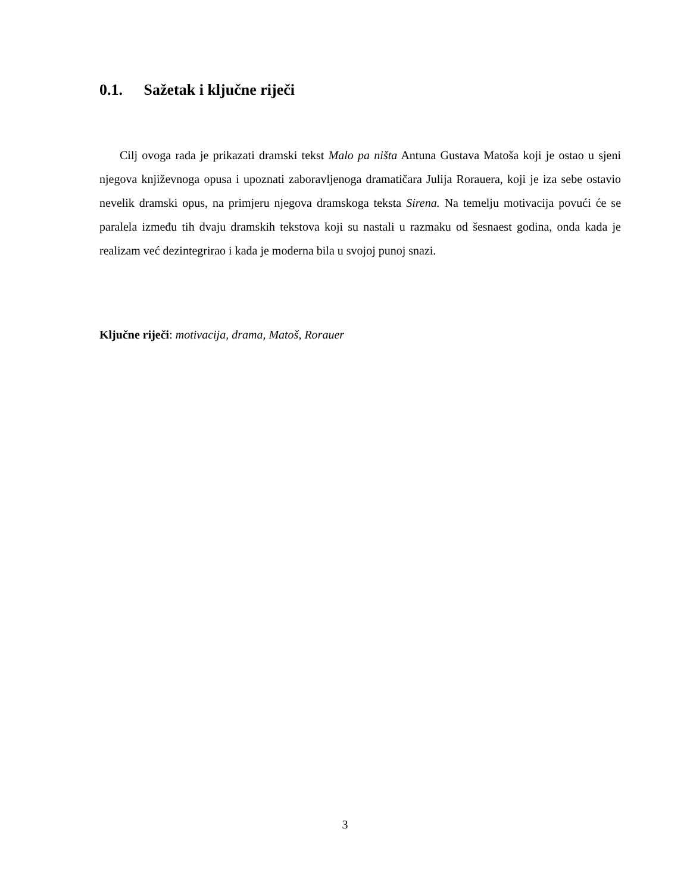0.1. Sažetak i ključne riječi
Cilj ovoga rada je prikazati dramski tekst Malo pa ništa Antuna Gustava Matoša koji je ostao u sjeni njegova književnoga opusa i upoznati zaboravljenoga dramatičara Julija Rorauera, koji je iza sebe ostavio nevelik dramski opus, na primjeru njegova dramskoga teksta Sirena. Na temelju motivacija povući će se paralela između tih dvaju dramskih tekstova koji su nastali u razmaku od šesnaest godina, onda kada je realizam već dezintegrirao i kada je moderna bila u svojoj punoj snazi.
Ključne riječi: motivacija, drama, Matoš, Rorauer
3